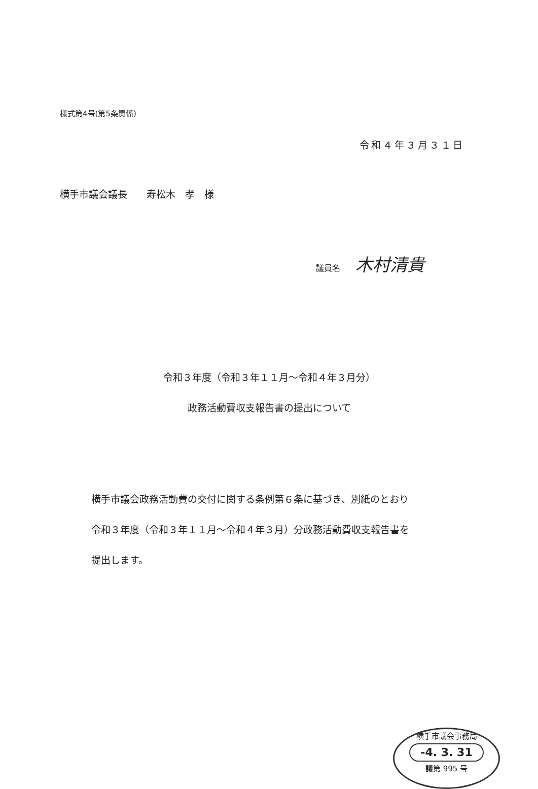様式第4号(第5条関係)
令和４年３月３１日
横手市議会議長　　寿松木　孝　様
議員名 木村清貴
令和３年度（令和３年１１月～令和４年３月分）
政務活動費収支報告書の提出について
横手市議会政務活動費の交付に関する条例第６条に基づき、別紙のとおり
令和３年度（令和３年１１月～令和４年３月）分政務活動費収支報告書を
提出します。
横手市議会事務局
-4. 3. 31
議第 995 号